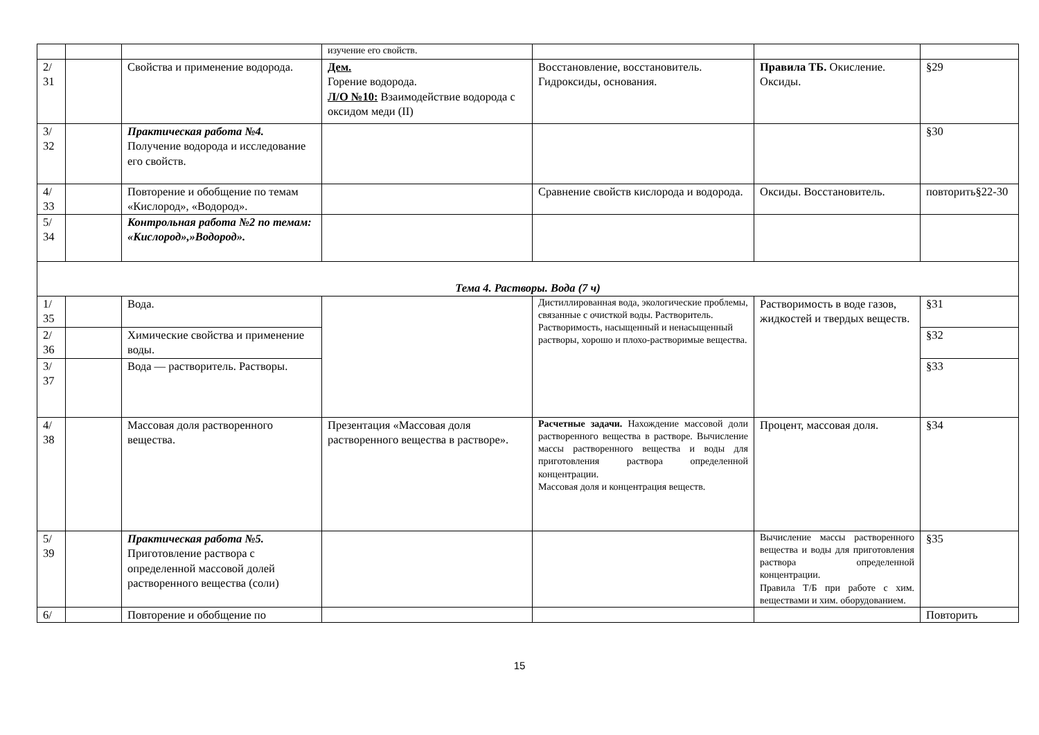| | | | изучение его свойств. | | | |
| 2/ 31 | | Свойства и применение водорода. | Дем. Горение водорода. Л/О №10: Взаимодействие водорода с оксидом меди (II) | Восстановление, восстановитель. Гидроксиды, основания. | Правила ТБ. Окисление. Оксиды. | §29 |
| 3/ 32 | | Практическая работа №4. Получение водорода и исследование его свойств. | | | | §30 |
| 4/ 33 | | Повторение и обобщение по темам «Кислород», «Водород». | | Сравнение свойств кислорода и водорода. | Оксиды. Восстановитель. | повторить§22-30 |
| 5/ 34 | | Контрольная работа №2 по темам: «Кислород»,»Водород». | | | | |
| Тема 4. Растворы. Вода (7 ч) | | | | | | |
| 1/ 35 | | Вода. | | Дистиллированная вода, экологические проблемы, связанные с очисткой воды. Растворитель. Растворимость, насыщенный и ненасыщенный растворы, хорошо и плохо-растворимые вещества. | Растворимость в воде газов, жидкостей и твердых веществ. | §31 |
| 2/ 36 | | Химические свойства и применение воды. | | | | §32 |
| 3/ 37 | | Вода — растворитель. Растворы. | | | | §33 |
| 4/ 38 | | Массовая доля растворенного вещества. | Презентация «Массовая доля растворенного вещества в растворе». | Расчетные задачи. Нахождение массовой доли растворенного вещества в растворе. Вычисление массы растворенного вещества и воды для приготовления раствора определенной концентрации. Массовая доля и концентрация веществ. | Процент, массовая доля. | §34 |
| 5/ 39 | | Практическая работа №5. Приготовление раствора с определенной массовой долей растворенного вещества (соли) | | | Вычисление массы растворенного вещества и воды для приготовления раствора определенной концентрации. Правила Т/Б при работе с хим. веществами и хим. оборудованием. | §35 |
| 6/ | | Повторение и обобщение по | | | | Повторить |
15